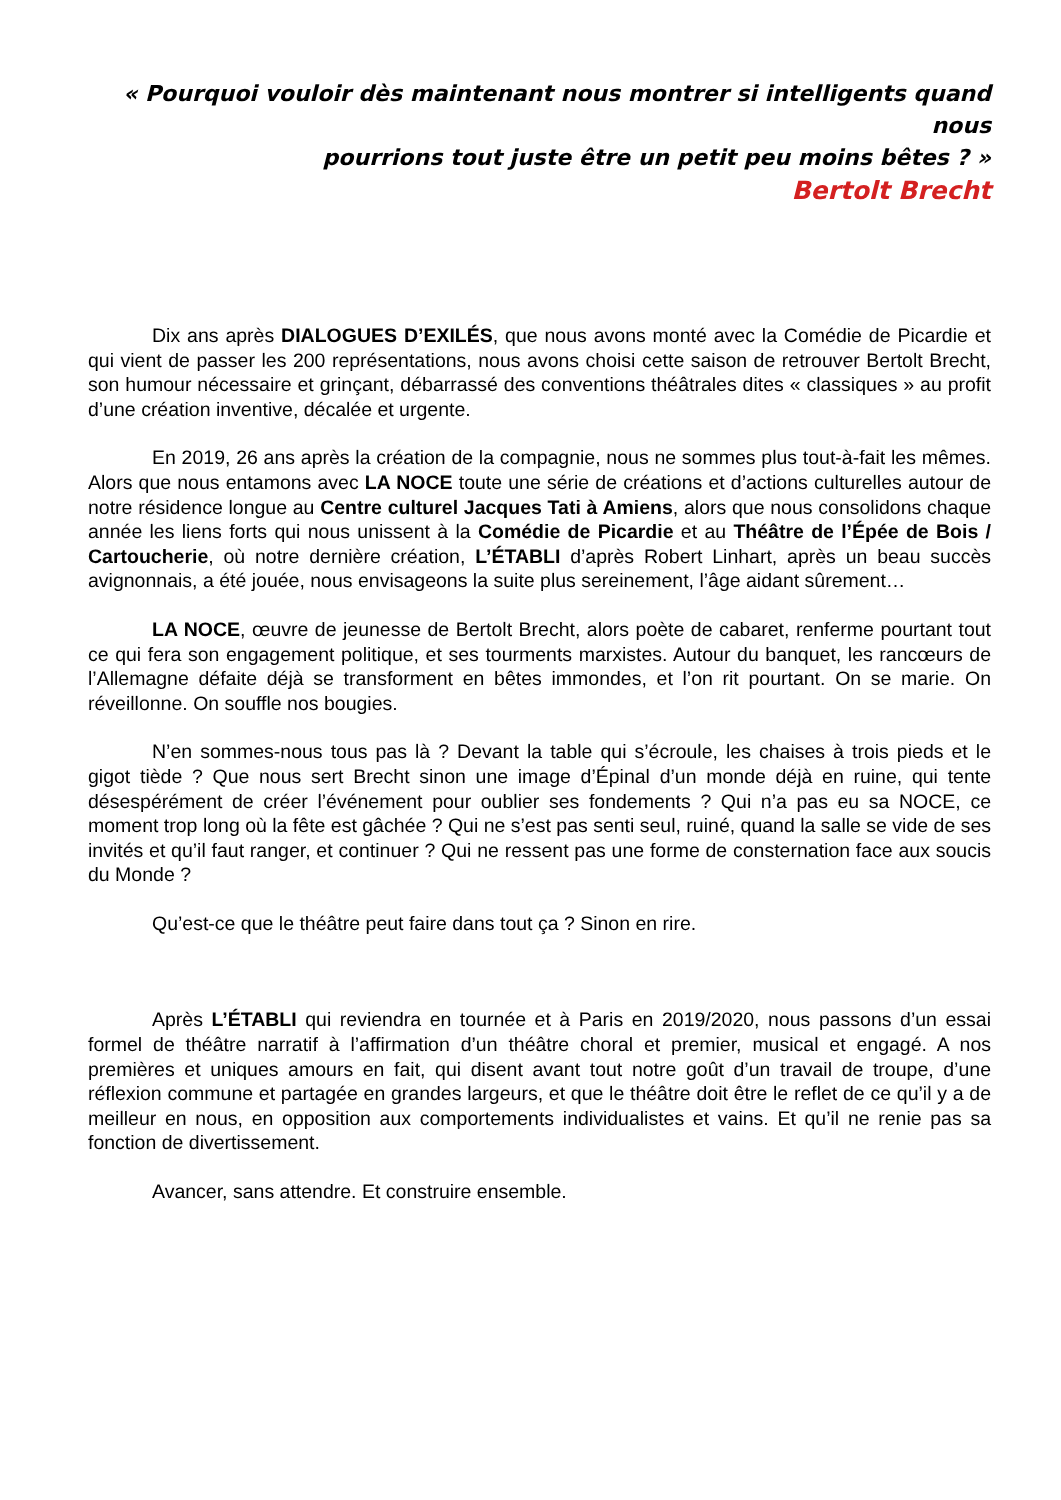« Pourquoi vouloir dès maintenant nous montrer si intelligents quand nous
pourrions tout juste être un petit peu moins bêtes ? »
Bertolt Brecht
Dix ans après DIALOGUES D’EXILÉS, que nous avons monté avec la Comédie de Picardie et qui vient de passer les 200 représentations, nous avons choisi cette saison de retrouver Bertolt Brecht, son humour nécessaire et grinçant, débarrassé des conventions théâtrales dites « classiques » au profit d’une création inventive, décalée et urgente.
En 2019, 26 ans après la création de la compagnie, nous ne sommes plus tout-à-fait les mêmes. Alors que nous entamons avec LA NOCE toute une série de créations et d’actions culturelles autour de notre résidence longue au Centre culturel Jacques Tati à Amiens, alors que nous consolidons chaque année les liens forts qui nous unissent à la Comédie de Picardie et au Théâtre de l’Épée de Bois / Cartoucherie, où notre dernière création, L’ÉTABLI d’après Robert Linhart, après un beau succès avignonnais, a été jouée, nous envisageons la suite plus sereinement, l’âge aidant sûrement…
LA NOCE, œuvre de jeunesse de Bertolt Brecht, alors poète de cabaret, renferme pourtant tout ce qui fera son engagement politique, et ses tourments marxistes. Autour du banquet, les rancœurs de l’Allemagne défaite déjà se transforment en bêtes immondes, et l’on rit pourtant. On se marie. On réveillonne. On souffle nos bougies.
N’en sommes-nous tous pas là ? Devant la table qui s’écroule, les chaises à trois pieds et le gigot tiède ? Que nous sert Brecht sinon une image d’Épinal d’un monde déjà en ruine, qui tente désespérément de créer l’événement pour oublier ses fondements ? Qui n’a pas eu sa NOCE, ce moment trop long où la fête est gâchée ? Qui ne s’est pas senti seul, ruiné, quand la salle se vide de ses invités et qu’il faut ranger, et continuer ? Qui ne ressent pas une forme de consternation face aux soucis du Monde ?
Qu’est-ce que le théâtre peut faire dans tout ça ? Sinon en rire.
Après L’ÉTABLI qui reviendra en tournée et à Paris en 2019/2020, nous passons d’un essai formel de théâtre narratif à l’affirmation d’un théâtre choral et premier, musical et engagé. A nos premières et uniques amours en fait, qui disent avant tout notre goût d’un travail de troupe, d’une réflexion commune et partagée en grandes largeurs, et que le théâtre doit être le reflet de ce qu’il y a de meilleur en nous, en opposition aux comportements individualistes et vains. Et qu’il ne renie pas sa fonction de divertissement.
Avancer, sans attendre. Et construire ensemble.